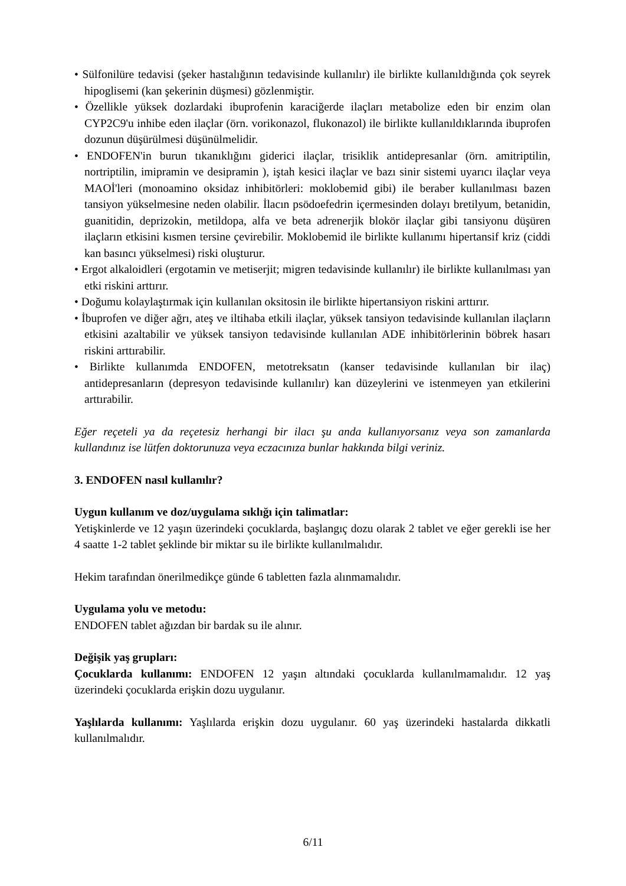• Sülfonilüre tedavisi (şeker hastalığının tedavisinde kullanılır) ile birlikte kullanıldığında çok seyrek hipoglisemi (kan şekerinin düşmesi) gözlenmiştir.
• Özellikle yüksek dozlardaki ibuprofenin karaciğerde ilaçları metabolize eden bir enzim olan CYP2C9'u inhibe eden ilaçlar (örn. vorikonazol, flukonazol) ile birlikte kullanıldıklarında ibuprofen dozunun düşürülmesi düşünülmelidir.
• ENDOFEN'in burun tıkanıklığını giderici ilaçlar, trisiklik antidepresanlar (örn. amitriptilin, nortriptilin, imipramin ve desipramin ), iştah kesici ilaçlar ve bazı sinir sistemi uyarıcı ilaçlar veya MAOİ'leri (monoamino oksidaz inhibitörleri: moklobemid gibi) ile beraber kullanılması bazen tansiyon yükselmesine neden olabilir. İlacın psödoefedrin içermesinden dolayı bretilyum, betanidin, guanitidin, deprizokin, metildopa, alfa ve beta adrenerjik blokör ilaçlar gibi tansiyonu düşüren ilaçların etkisini kısmen tersine çevirebilir. Moklobemid ile birlikte kullanımı hipertansif kriz (ciddi kan basıncı yükselmesi) riski oluşturur.
• Ergot alkaloidleri (ergotamin ve metiserjit; migren tedavisinde kullanılır) ile birlikte kullanılması yan etki riskini arttırır.
• Doğumu kolaylaştırmak için kullanılan oksitosin ile birlikte hipertansiyon riskini arttırır.
• İbuprofen ve diğer ağrı, ateş ve iltihaba etkili ilaçlar, yüksek tansiyon tedavisinde kullanılan ilaçların etkisini azaltabilir ve yüksek tansiyon tedavisinde kullanılan ADE inhibitörlerinin böbrek hasarı riskini arttırabilir.
• Birlikte kullanımda ENDOFEN, metotreksatın (kanser tedavisinde kullanılan bir ilaç) antidepresanların (depresyon tedavisinde kullanılır) kan düzeylerini ve istenmeyen yan etkilerini arttırabilir.
Eğer reçeteli ya da reçetesiz herhangi bir ilacı şu anda kullanıyorsanız veya son zamanlarda kullandınız ise lütfen doktorunuza veya eczacınıza bunlar hakkında bilgi veriniz.
3. ENDOFEN nasıl kullanılır?
Uygun kullanım ve doz/uygulama sıklığı için talimatlar:
Yetişkinlerde ve 12 yaşın üzerindeki çocuklarda, başlangıç dozu olarak 2 tablet ve eğer gerekli ise her 4 saatte 1-2 tablet şeklinde bir miktar su ile birlikte kullanılmalıdır.
Hekim tarafından önerilmedikçe günde 6 tabletten fazla alınmamalıdır.
Uygulama yolu ve metodu:
ENDOFEN tablet ağızdan bir bardak su ile alınır.
Değişik yaş grupları:
Çocuklarda kullanımı: ENDOFEN 12 yaşın altındaki çocuklarda kullanılmamalıdır. 12 yaş üzerindeki çocuklarda erişkin dozu uygulanır.
Yaşlılarda kullanımı: Yaşlılarda erişkin dozu uygulanır. 60 yaş üzerindeki hastalarda dikkatli kullanılmalıdır.
6/11